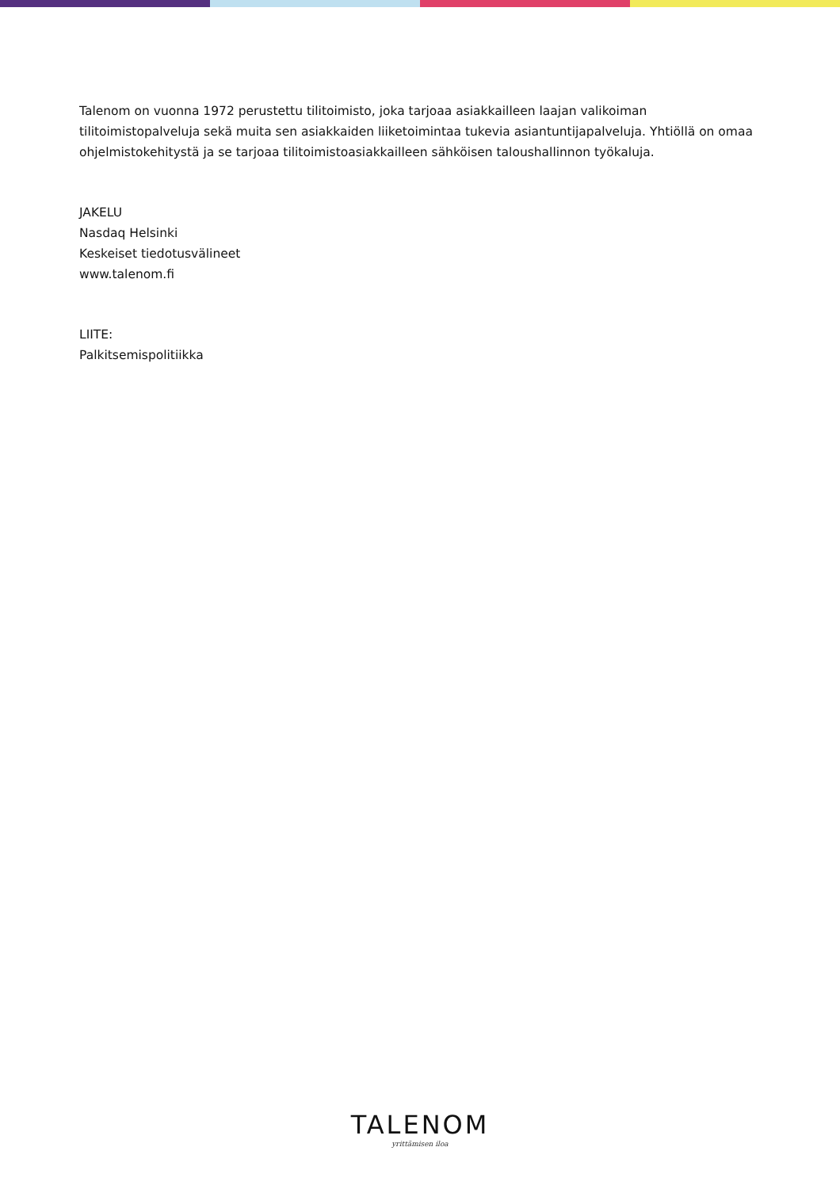Talenom on vuonna 1972 perustettu tilitoimisto, joka tarjoaa asiakkailleen laajan valikoiman tilitoimistopalveluja sekä muita sen asiakkaiden liiketoimintaa tukevia asiantuntijapalveluja. Yhtiöllä on omaa ohjelmistokehitystä ja se tarjoaa tilitoimistoasiakkailleen sähköisen taloushallinnon työkaluja.
JAKELU
Nasdaq Helsinki
Keskeiset tiedotusvälineet
www.talenom.fi
LIITE:
Palkitsemispolitiikka
TALENOM
yrittämisen iloa